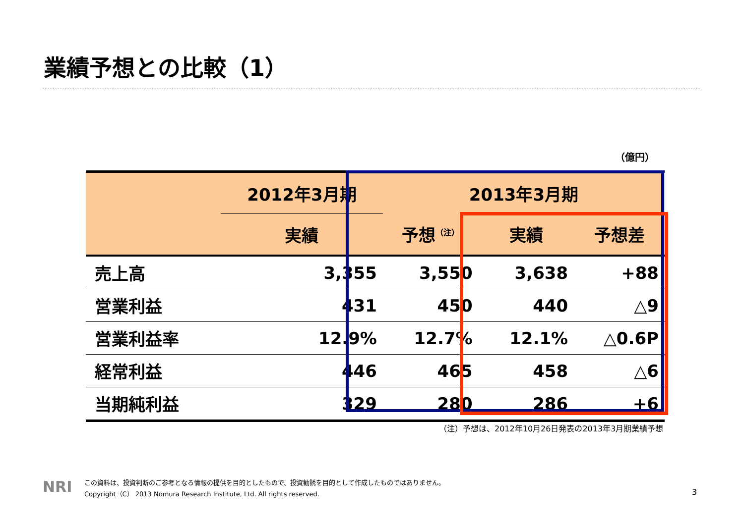業績予想との比較（1）
（億円）
| | 2012年3月期 | 2013年3月期 | | |
| --- | --- | --- | --- | --- |
| | 実績 | 予想<sup>（注）</sup> | 実績 | 予想差 |
| 売上高 | 3,355 | 3,550 | 3,638 | +88 |
| 営業利益 | 431 | 450 | 440 | △9 |
| 営業利益率 | 12.9% | 12.7% | 12.1% | △0.6P |
| 経常利益 | 446 | 465 | 458 | △6 |
| 当期純利益 | 329 | 280 | 286 | +6 |
（注）予想は、2012年10月26日発表の2013年3月期業績予想
NRI
この資料は、投資判断のご参考となる情報の提供を目的としたもので、投資勧誘を目的として作成したものではありません。
Copyright（C） 2013 Nomura Research Institute, Ltd. All rights reserved.
3